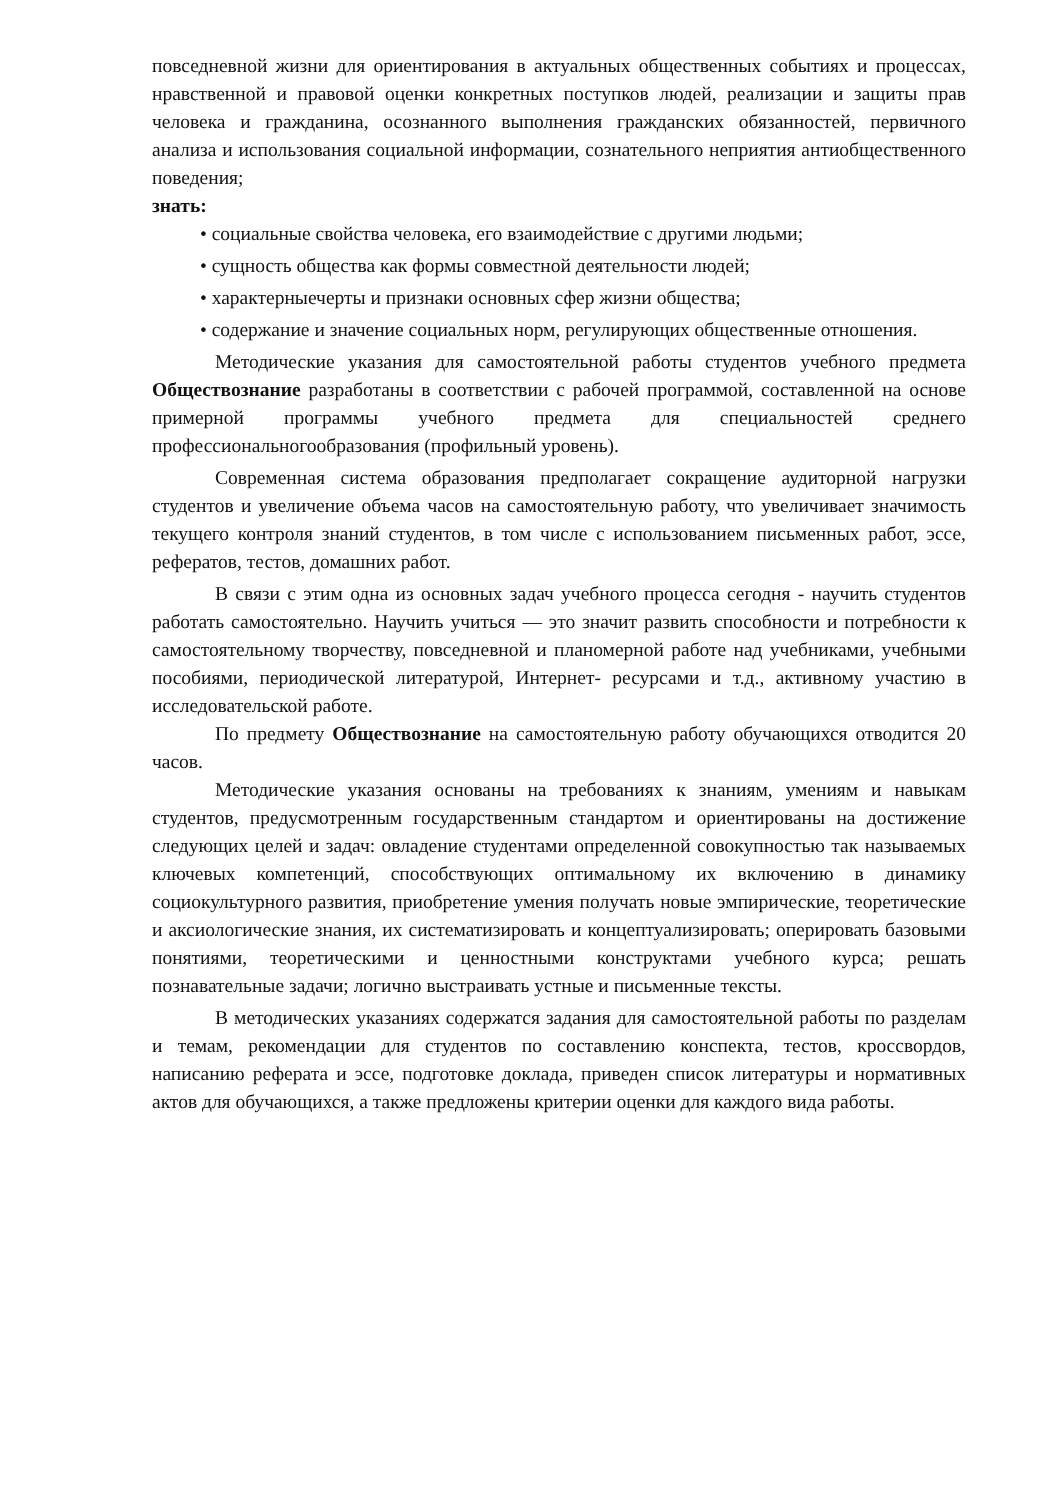повседневной жизни для ориентирования в актуальных общественных событиях и процессах, нравственной и правовой оценки конкретных поступков людей, реализации и защиты прав человека и гражданина, осознанного выполнения гражданских обязанностей, первичного анализа и использования социальной информации, сознательного неприятия антиобщественного поведения;
знать:
• социальные свойства человека, его взаимодействие с другими людьми;
• сущность общества как формы совместной деятельности людей;
• характерныечерты и признаки основных сфер жизни общества;
• содержание и значение социальных норм, регулирующих общественные отношения.
Методические указания для самостоятельной работы студентов учебного предмета Обществознание разработаны в соответствии с рабочей программой, составленной на основе примерной программы учебного предмета для специальностей среднего профессиональногообразования (профильный уровень).
Современная система образования предполагает сокращение аудиторной нагрузки студентов и увеличение объема часов на самостоятельную работу, что увеличивает значимость текущего контроля знаний студентов, в том числе с использованием письменных работ, эссе, рефератов, тестов, домашних работ.
В связи с этим одна из основных задач учебного процесса сегодня - научить студентов работать самостоятельно. Научить учиться — это значит развить способности и потребности к самостоятельному творчеству, повседневной и планомерной работе над учебниками, учебными пособиями, периодической литературой, Интернет- ресурсами и т.д., активному участию в исследовательской работе.
По предмету Обществознание на самостоятельную работу обучающихся отводится 20 часов.
Методические указания основаны на требованиях к знаниям, умениям и навыкам студентов, предусмотренным государственным стандартом и ориентированы на достижение следующих целей и задач: овладение студентами определенной совокупностью так называемых ключевых компетенций, способствующих оптимальному их включению в динамику социокультурного развития, приобретение умения получать новые эмпирические, теоретические и аксиологические знания, их систематизировать и концептуализировать; оперировать базовыми понятиями, теоретическими и ценностными конструктами учебного курса; решать познавательные задачи; логично выстраивать устные и письменные тексты.
В методических указаниях содержатся задания для самостоятельной работы по разделам и темам, рекомендации для студентов по составлению конспекта, тестов, кроссвордов, написанию реферата и эссе, подготовке доклада, приведен список литературы и нормативных актов для обучающихся, а также предложены критерии оценки для каждого вида работы.